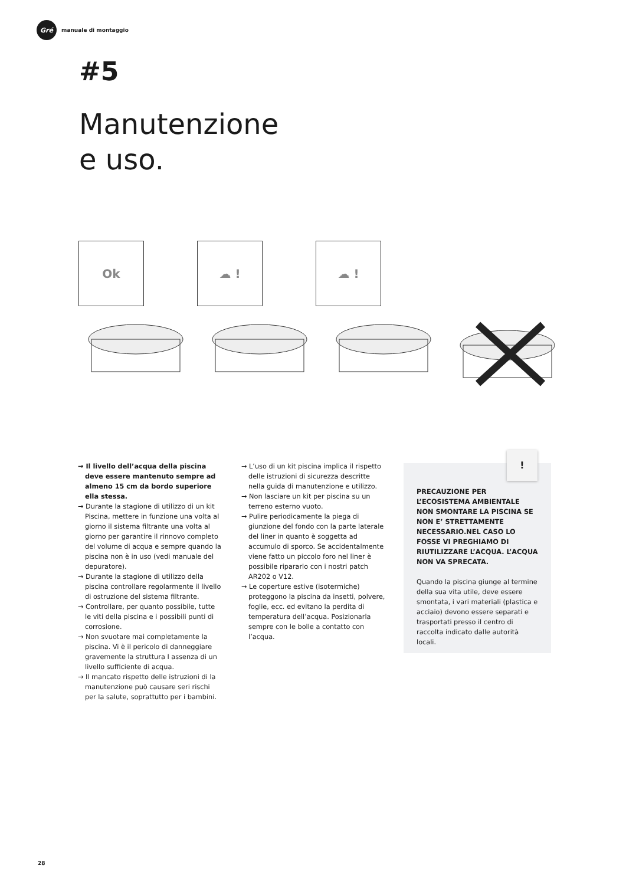Gré
manuale di montaggio
#5
Manutenzione
e uso.
Ok ☁ ! ☁ !
→ Il livello dell’acqua della piscina deve essere mantenuto sempre ad almeno 15 cm da bordo superiore ella stessa.
→ Durante la stagione di utilizzo di un kit Piscina, mettere in funzione una volta al giorno il sistema filtrante una volta al giorno per garantire il rinnovo completo del volume di acqua e sempre quando la piscina non è in uso (vedi manuale del depuratore).
→ Durante la stagione di utilizzo della piscina controllare regolarmente il livello di ostruzione del sistema filtrante.
→ Controllare, per quanto possibile, tutte le viti della piscina e i possibili punti di corrosione.
→ Non svuotare mai completamente la piscina. Vi è il pericolo di danneggiare gravemente la struttura I assenza di un livello sufficiente di acqua.
→ Il mancato rispetto delle istruzioni di la manutenzione può causare seri rischi per la salute, soprattutto per i bambini.
→ L’uso di un kit piscina implica il rispetto delle istruzioni di sicurezza descritte nella guida di manutenzione e utilizzo.
→ Non lasciare un kit per piscina su un terreno esterno vuoto.
→ Pulire periodicamente la piega di giunzione del fondo con la parte laterale del liner in quanto è soggetta ad accumulo di sporco. Se accidentalmente viene fatto un piccolo foro nel liner è possibile ripararlo con i nostri patch AR202 o V12.
→ Le coperture estive (isotermiche) proteggono la piscina da insetti, polvere, foglie, ecc. ed evitano la perdita di temperatura dell’acqua. Posizionarla sempre con le bolle a contatto con l’acqua.
PRECAUZIONE PER L’ECOSISTEMA AMBIENTALE NON SMONTARE LA PISCINA SE NON E’ STRETTAMENTE NECESSARIO.NEL CASO LO FOSSE VI PREGHIAMO DI RIUTILIZZARE L’ACQUA. L’ACQUA NON VA SPRECATA.
Quando la piscina giunge al termine della sua vita utile, deve essere smontata, i vari materiali (plastica e acciaio) devono essere separati e trasportati presso il centro di raccolta indicato dalle autorità locali.
!
28